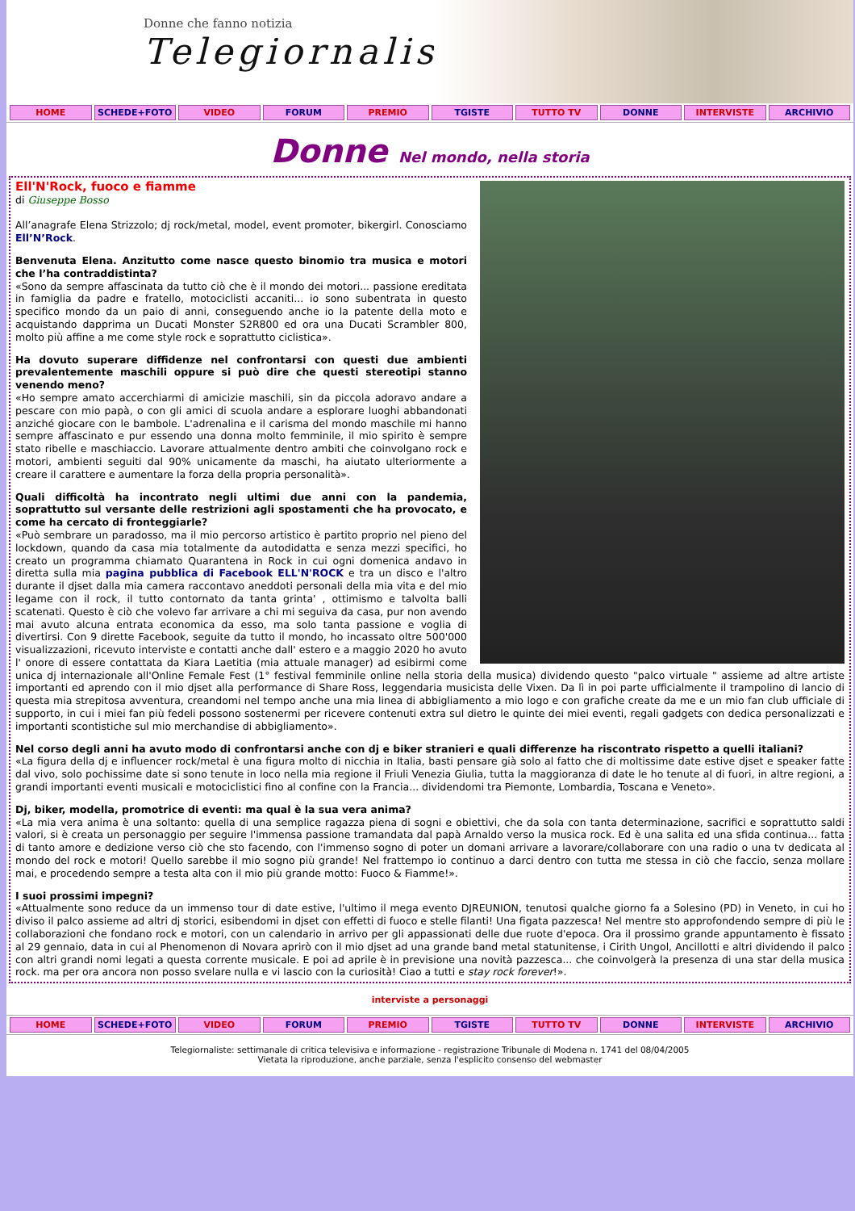Donne che fanno notizia
Telegiornaliste
HOME SCHEDE+FOTO VIDEO FORUM PREMIO TGISTE TUTTO TV DONNE INTERVISTE ARCHIVIO
Donne Nel mondo, nella storia
Ell'N'Rock, fuoco e fiamme
di Giuseppe Bosso
All’anagrafe Elena Strizzolo; dj rock/metal, model, event promoter, bikergirl. Conosciamo Ell’N’Rock.
Benvenuta Elena. Anzitutto come nasce questo binomio tra musica e motori che l’ha contraddistinta?
«Sono da sempre affascinata da tutto ciò che è il mondo dei motori... passione ereditata in famiglia da padre e fratello, motociclisti accaniti... io sono subentrata in questo specifico mondo da un paio di anni, conseguendo anche io la patente della moto e acquistando dapprima un Ducati Monster S2R800 ed ora una Ducati Scrambler 800, molto più affine a me come style rock e soprattutto ciclistica».
Ha dovuto superare diffidenze nel confrontarsi con questi due ambienti prevalentemente maschili oppure si può dire che questi stereotipi stanno venendo meno?
«Ho sempre amato accerchiarmi di amicizie maschili, sin da piccola adoravo andare a pescare con mio papà, o con gli amici di scuola andare a esplorare luoghi abbandonati anziché giocare con le bambole. L'adrenalina e il carisma del mondo maschile mi hanno sempre affascinato e pur essendo una donna molto femminile, il mio spirito è sempre stato ribelle e maschiaccio. Lavorare attualmente dentro ambiti che coinvolgano rock e motori, ambienti seguiti dal 90% unicamente da maschi, ha aiutato ulteriormente a creare il carattere e aumentare la forza della propria personalità».
Quali difficoltà ha incontrato negli ultimi due anni con la pandemia, soprattutto sul versante delle restrizioni agli spostamenti che ha provocato, e come ha cercato di fronteggiarle?
«Può sembrare un paradosso, ma il mio percorso artistico è partito proprio nel pieno del lockdown, quando da casa mia totalmente da autodidatta e senza mezzi specifici, ho creato un programma chiamato Quarantena in Rock in cui ogni domenica andavo in diretta sulla mia pagina pubblica di Facebook ELL'N'ROCK e tra un disco e l'altro durante il djset dalla mia camera raccontavo aneddoti personali della mia vita e del mio legame con il rock, il tutto contornato da tanta grinta' , ottimismo e talvolta balli scatenati. Questo è ciò che volevo far arrivare a chi mi seguiva da casa, pur non avendo mai avuto alcuna entrata economica da esso, ma solo tanta passione e voglia di divertirsi. Con 9 dirette Facebook, seguite da tutto il mondo, ho incassato oltre 500'000 visualizzazioni, ricevuto interviste e contatti anche dall' estero e a maggio 2020 ho avuto l' onore di essere contattata da Kiara Laetitia (mia attuale manager) ad esibirmi come unica dj internazionale all'Online Female Fest (1° festival femminile online nella storia della musica) dividendo questo "palco virtuale " assieme ad altre artiste importanti ed aprendo con il mio djset alla performance di Share Ross, leggendaria musicista delle Vixen. Da lì in poi parte ufficialmente il trampolino di lancio di questa mia strepitosa avventura, creandomi nel tempo anche una mia linea di abbigliamento a mio logo e con grafiche create da me e un mio fan club ufficiale di supporto, in cui i miei fan più fedeli possono sostenermi per ricevere contenuti extra sul dietro le quinte dei miei eventi, regali gadgets con dedica personalizzati e importanti scontistiche sul mio merchandise di abbigliamento».
Nel corso degli anni ha avuto modo di confrontarsi anche con dj e biker stranieri e quali differenze ha riscontrato rispetto a quelli italiani?
«La figura della dj e influencer rock/metal è una figura molto di nicchia in Italia, basti pensare già solo al fatto che di moltissime date estive djset e speaker fatte dal vivo, solo pochissime date si sono tenute in loco nella mia regione il Friuli Venezia Giulia, tutta la maggioranza di date le ho tenute al di fuori, in altre regioni, a grandi importanti eventi musicali e motociclistici fino al confine con la Francia... dividendomi tra Piemonte, Lombardia, Toscana e Veneto».
Dj, biker, modella, promotrice di eventi: ma qual è la sua vera anima?
«La mia vera anima è una soltanto: quella di una semplice ragazza piena di sogni e obiettivi, che da sola con tanta determinazione, sacrifici e soprattutto saldi valori, si è creata un personaggio per seguire l'immensa passione tramandata dal papà Arnaldo verso la musica rock. Ed è una salita ed una sfida continua... fatta di tanto amore e dedizione verso ciò che sto facendo, con l'immenso sogno di poter un domani arrivare a lavorare/collaborare con una radio o una tv dedicata al mondo del rock e motori! Quello sarebbe il mio sogno più grande! Nel frattempo io continuo a darci dentro con tutta me stessa in ciò che faccio, senza mollare mai, e procedendo sempre a testa alta con il mio più grande motto: Fuoco & Fiamme!».
I suoi prossimi impegni?
«Attualmente sono reduce da un immenso tour di date estive, l'ultimo il mega evento DJREUNION, tenutosi qualche giorno fa a Solesino (PD) in Veneto, in cui ho diviso il palco assieme ad altri dj storici, esibendomi in djset con effetti di fuoco e stelle filanti! Una figata pazzesca! Nel mentre sto approfondendo sempre di più le collaborazioni che fondano rock e motori, con un calendario in arrivo per gli appassionati delle due ruote d'epoca. Ora il prossimo grande appuntamento è fissato al 29 gennaio, data in cui al Phenomenon di Novara aprirò con il mio djset ad una grande band metal statunitense, i Cirith Ungol, Ancillotti e altri dividendo il palco con altri grandi nomi legati a questa corrente musicale. E poi ad aprile è in previsione una novità pazzesca... che coinvolgerà la presenza di una star della musica rock. ma per ora ancora non posso svelare nulla e vi lascio con la curiosità! Ciao a tutti e stay rock forever!».
interviste a personaggi
HOME SCHEDE+FOTO VIDEO FORUM PREMIO TGISTE TUTTO TV DONNE INTERVISTE ARCHIVIO
Telegiornaliste: settimanale di critica televisiva e informazione - registrazione Tribunale di Modena n. 1741 del 08/04/2005
Vietata la riproduzione, anche parziale, senza l'esplicito consenso del webmaster